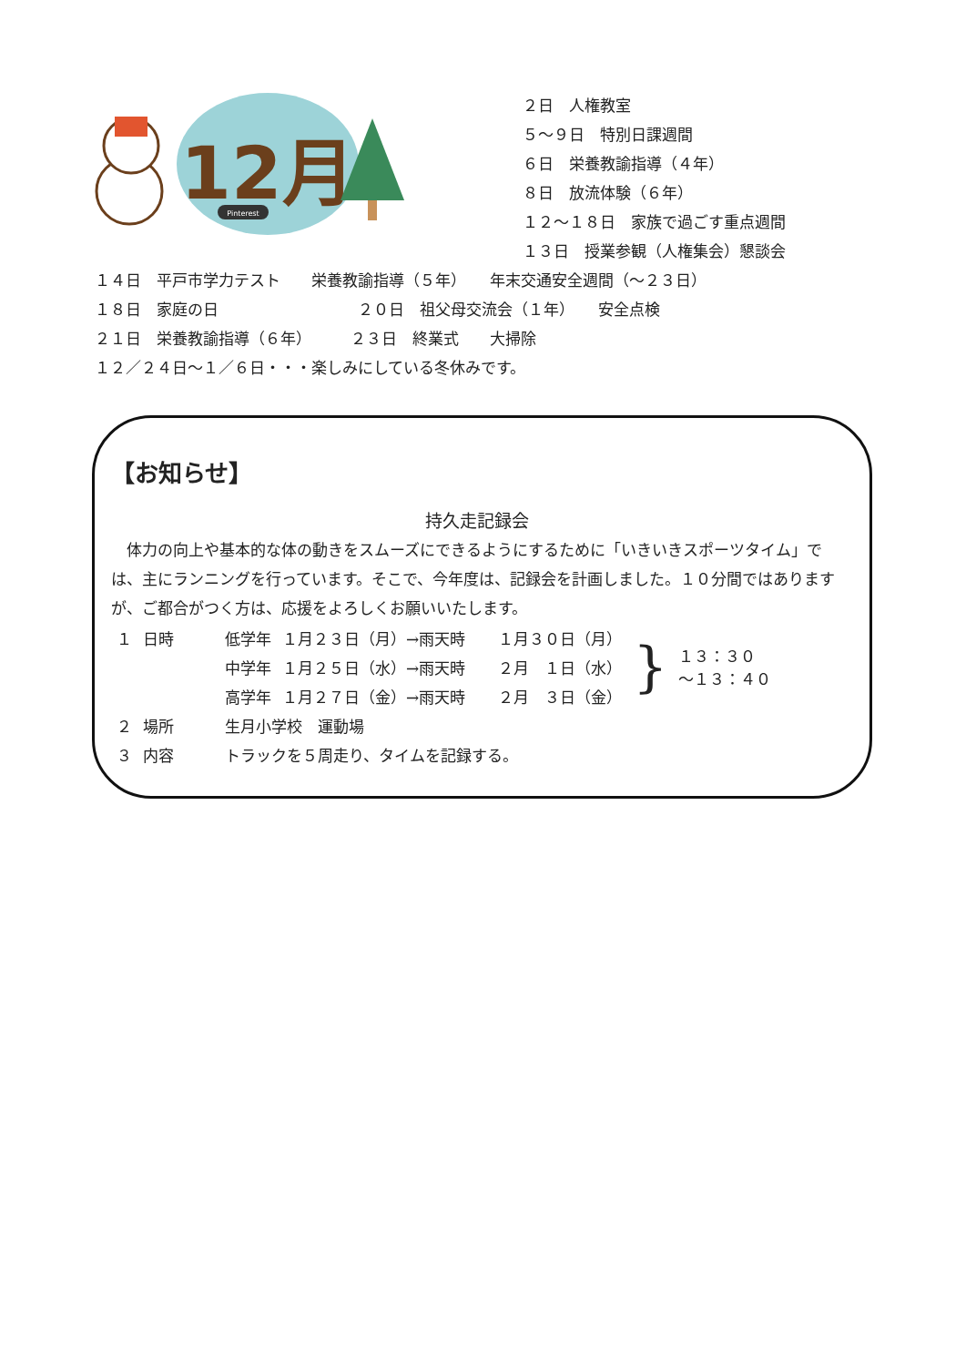12月
Pinterest
２日　人権教室
５～９日　特別日課週間
６日　栄養教諭指導（４年）
８日　放流体験（６年）
１２～１８日　家族で過ごす重点週間
１３日　授業参観（人権集会）懇談会
１４日　平戸市学力テスト　　栄養教諭指導（５年）　　年末交通安全週間（～２３日）
１８日　家庭の日　　　　　　　　　２０日　祖父母交流会（１年）　　安全点検
２１日　栄養教諭指導（６年）　　　２３日　終業式　　大掃除
１２／２４日～１／６日・・・楽しみにしている冬休みです。
【お知らせ】
持久走記録会
　体力の向上や基本的な体の動きをスムーズにできるようにするために「いきいきスポーツタイム」では、主にランニングを行っています。そこで、今年度は、記録会を計画しました。１０分間ではありますが、ご都合がつく方は、応援をよろしくお願いいたします。
| １ | 日時 | 低学年 | １月２３日（月）→雨天時 | １月３０日（月） | } | １３：３０ ～１３：４０ |
| | | 中学年 | １月２５日（水）→雨天時 | ２月 １日（水） | | |
| | | 高学年 | １月２７日（金）→雨天時 | ２月 ３日（金） | | |
| ２ | 場所 | 生月小学校 運動場 | | | | |
| ３ | 内容 | トラックを５周走り、タイムを記録する。 | | | | |